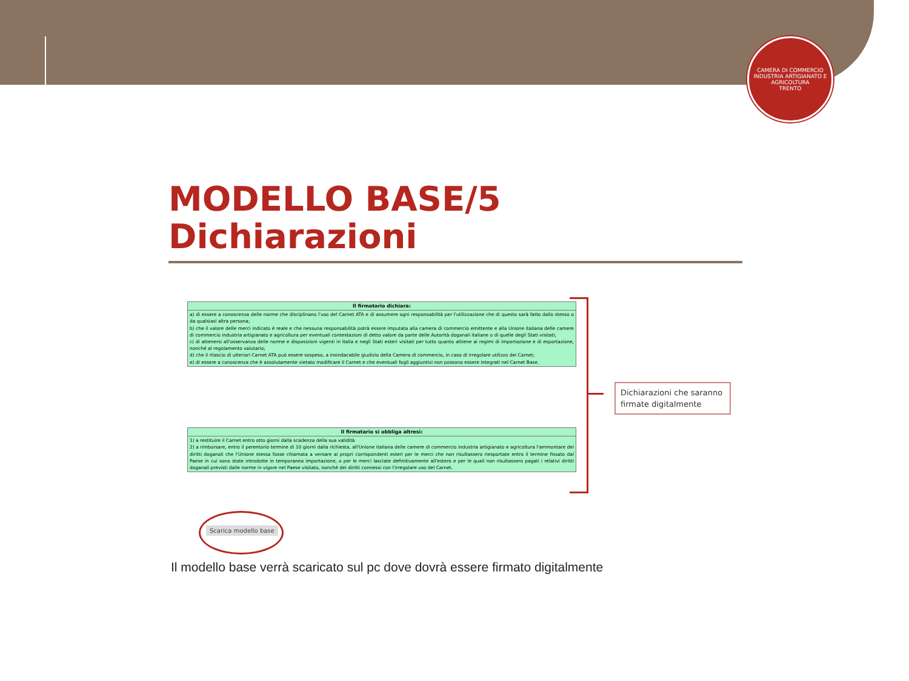CAMERA DI COMMERCIO INDUSTRIA ARTIGIANATO E AGRICOLTURA
TRENTO
MODELLO BASE/5
Dichiarazioni
| Il firmatario dichiara: |
| --- |
| a) di essere a conoscenza delle norme che disciplinano l'uso del Carnet ATA e di assumere ogni responsabilità per l'utilizzazione che di questo sarà fatto dallo stesso o da qualsiasi altra persona; b) che il valore delle merci indicato è reale e che nessuna responsabilità potrà essere imputata alla camera di commercio emittente e alla Unione italiana delle camere di commercio industria artigianato e agricoltura per eventuali contestazioni di detto valore da parte delle Autorità doganali italiane o di quelle degli Stati visitati; c) di attenersi all'osservanza delle norme e disposizioni vigenti in Italia e negli Stati esteri visitati per tutto quanto attiene ai regimi di importazione e di esportazione, nonché al regolamento valutario; d) che il rilascio di ulteriori Carnet ATA può essere sospeso, a insindacabile giudizio della Camera di commercio, in caso di irregolare utilizzo dei Carnet; e) di essere a conoscenza che è assolutamente vietato modificare il Carnet e che eventuali fogli aggiuntivi non possono essere integrati nel Carnet Base. |
| Il firmatario si obbliga altresì: |
| --- |
| 1) a restituire il Carnet entro otto giorni dalla scadenza della sua validità 2) a rimborsare, entro il perentorio termine di 10 giorni dalla richiesta, all'Unione italiana delle camere di commercio industria artigianato e agricoltura l'ammontare dei diritti doganali che l'Unione stessa fosse chiamata a versare ai propri corrispondenti esteri per le merci che non risultassero riesportate entro il termine fissato dal Paese in cui sono state introdotte in temporanea importazione, o per le merci lasciate definitivamente all'estero e per le quali non risultassero pagati i relativi diritti doganali previsti dalle norme in vigore nel Paese visitato, nonché dei diritti connessi con l'irregolare uso del Carnet. |
Dichiarazioni che saranno firmate digitalmente
Scarica modello base
Il modello base verrà scaricato sul pc dove dovrà essere firmato digitalmente